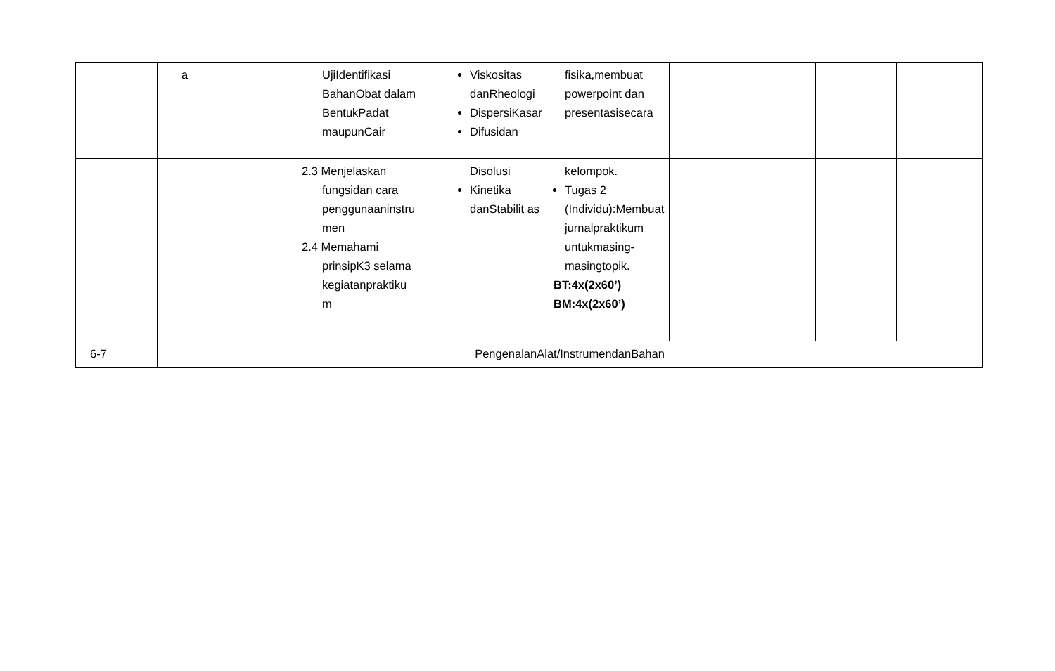| | a | UjiIdentifikasi BahanObat dalam BentukPadat maupunCair | Viskositas danRheologi DispersiKasar Difusidan | fisika,membuat powerpoint dan presentasisecara | | | | |
| | | 2.3 Menjelaskan fungsidan cara penggunaaninstru men 2.4 Memahami prinsipK3 selama kegiatanpraktiku m | Disolusi Kinetika danStabilit as | kelompok. Tugas 2 (Individu):Membuat jurnalpraktikum untukmasing-masingtopik. BT:4x(2x60’) BM:4x(2x60’) | | | | |
| 6-7 | PengenalanAlat/InstrumendanBahan | | | | | | | |